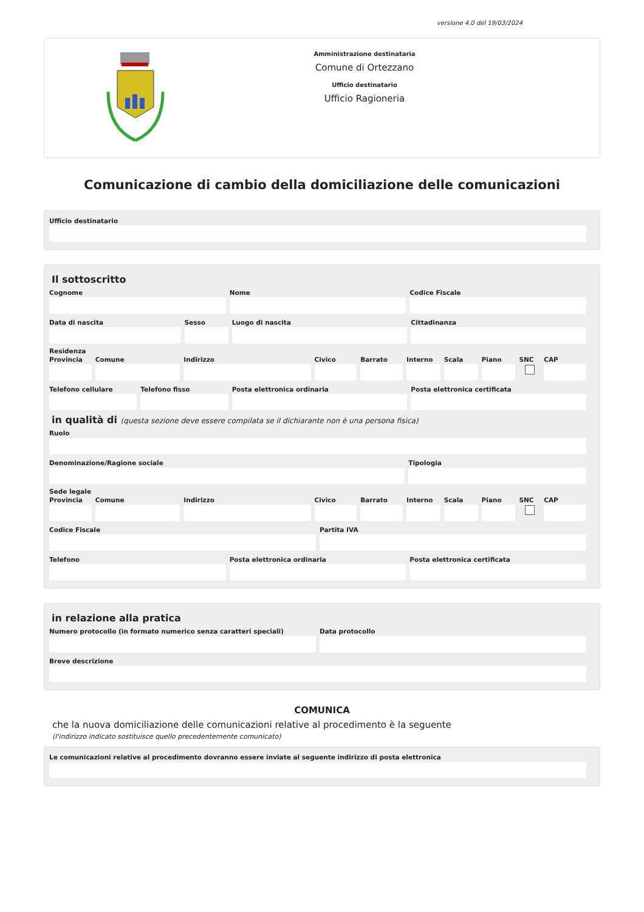versione 4.0 del 19/03/2024
Amministrazione destinataria
Comune di Ortezzano
Ufficio destinatario
Ufficio Ragioneria
Comunicazione di cambio della domiciliazione delle comunicazioni
Ufficio destinatario
Il sottoscritto
Cognome Nome Codice Fiscale
Data di nascita Sesso Luogo di nascita Cittadinanza
Residenza
Provincia Comune Indirizzo Civico Barrato Interno Scala Piano SNC CAP
Telefono cellulare Telefono fisso Posta elettronica ordinaria Posta elettronica certificata
in qualità di (questa sezione deve essere compilata se il dichiarante non è una persona fisica)
Ruolo
Denominazione/Ragione sociale Tipologia
Sede legale
Provincia Comune Indirizzo Civico Barrato Interno Scala Piano SNC CAP
Codice Fiscale Partita IVA
Telefono Posta elettronica ordinaria Posta elettronica certificata
in relazione alla pratica
Numero protocollo (in formato numerico senza caratteri speciali)
Data protocollo
Breve descrizione
COMUNICA
che la nuova domiciliazione delle comunicazioni relative al procedimento è la seguente
(l'indirizzo indicato sostituisce quello precedentemente comunicato)
Le comunicazioni relative al procedimento dovranno essere inviate al seguente indirizzo di posta elettronica